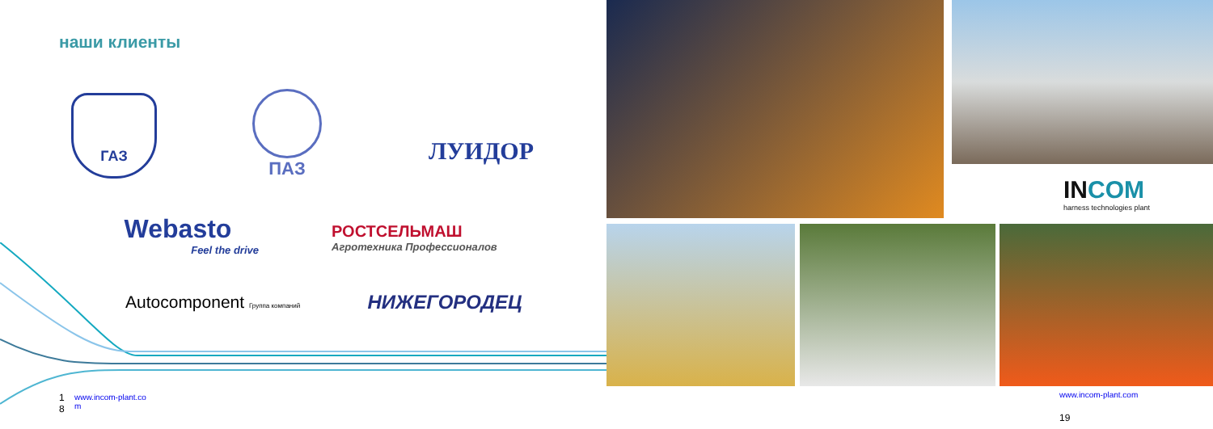наши клиенты
ГАЗ ПАЗ ЛУИДОР
Webasto
Feel the drive
РОСТСЕЛЬМАШ
Агротехника Профессионалов
Autocomponent Группа компаний
НИЖЕГОРОДЕЦ
1
8
www.incom-plant.co
m
INCOM
harness technologies plant
www.incom-plant.com
19